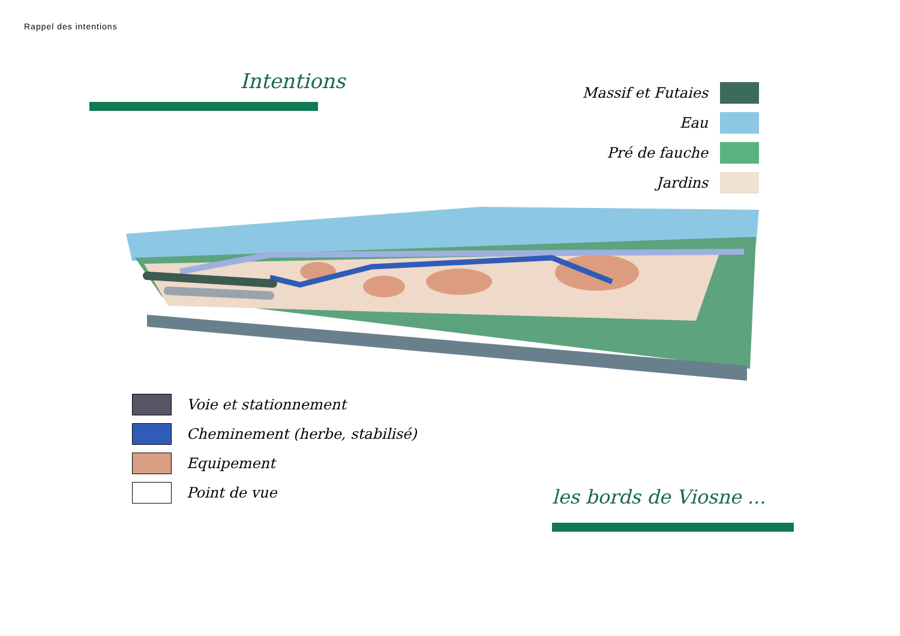Rappel des intentions
Intentions
Massif et Futaies
Eau
Pré de fauche
Jardins
Voie et stationnement
Cheminement (herbe, stabilisé)
Equipement
Point de vue
les bords de Viosne ...